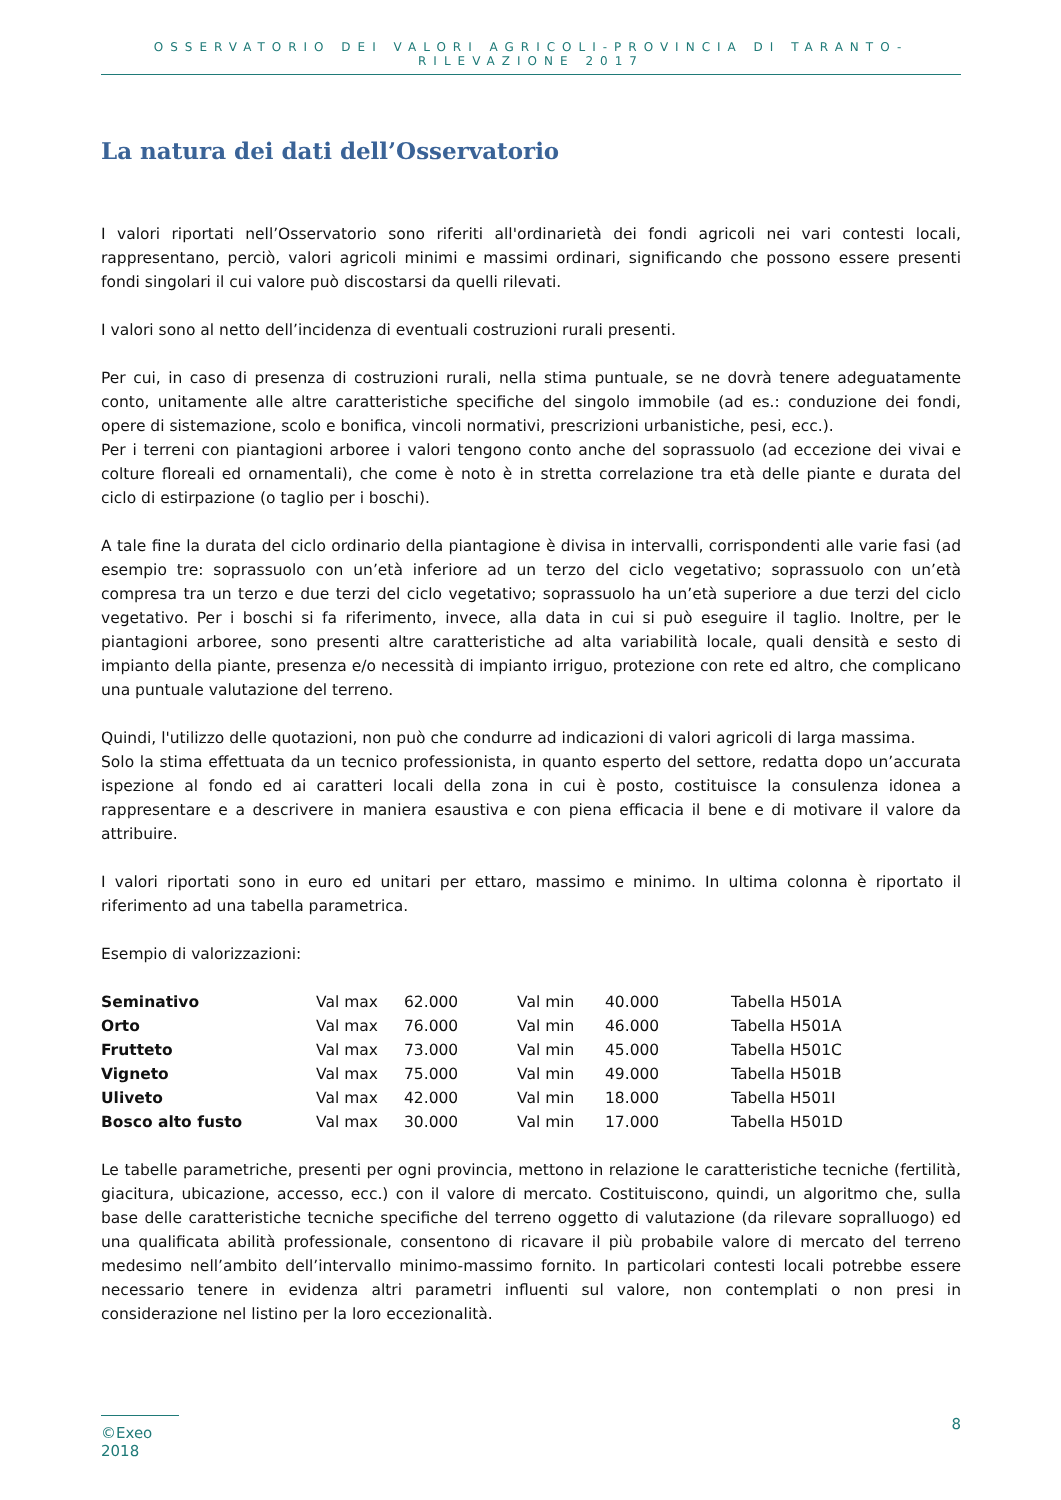OSSERVATORIO DEI VALORI AGRICOLI-PROVINCIA DI TARANTO-RILEVAZIONE 2017
La natura dei dati dell’Osservatorio
I valori riportati nell’Osservatorio sono riferiti all'ordinarietà dei fondi agricoli nei vari contesti locali, rappresentano, perciò, valori agricoli minimi e massimi ordinari, significando che possono essere presenti fondi singolari il cui valore può discostarsi da quelli rilevati.
I valori sono al netto dell’incidenza di eventuali costruzioni rurali presenti.
Per cui, in caso di presenza di costruzioni rurali, nella stima puntuale, se ne dovrà tenere adeguatamente conto, unitamente alle altre caratteristiche specifiche del singolo immobile (ad es.: conduzione dei fondi, opere di sistemazione, scolo e bonifica, vincoli normativi, prescrizioni urbanistiche, pesi, ecc.).
Per i terreni con piantagioni arboree i valori tengono conto anche del soprassuolo (ad eccezione dei vivai e colture floreali ed ornamentali), che come è noto è in stretta correlazione tra età delle piante e durata del ciclo di estirpazione (o taglio per i boschi).
A tale fine la durata del ciclo ordinario della piantagione è divisa in intervalli, corrispondenti alle varie fasi (ad esempio tre: soprassuolo con un’età inferiore ad un terzo del ciclo vegetativo; soprassuolo con un’età compresa tra un terzo e due terzi del ciclo vegetativo; soprassuolo ha un’età superiore a due terzi del ciclo vegetativo. Per i boschi si fa riferimento, invece, alla data in cui si può eseguire il taglio. Inoltre, per le piantagioni arboree, sono presenti altre caratteristiche ad alta variabilità locale, quali densità e sesto di impianto della piante, presenza e/o necessità di impianto irriguo, protezione con rete ed altro, che complicano una puntuale valutazione del terreno.
Quindi, l'utilizzo delle quotazioni, non può che condurre ad indicazioni di valori agricoli di larga massima.
Solo la stima effettuata da un tecnico professionista, in quanto esperto del settore, redatta dopo un’accurata ispezione al fondo ed ai caratteri locali della zona in cui è posto, costituisce la consulenza idonea a rappresentare e a descrivere in maniera esaustiva e con piena efficacia il bene e di motivare il valore da attribuire.
I valori riportati sono in euro ed unitari per ettaro, massimo e minimo. In ultima colonna è riportato il riferimento ad una tabella parametrica.
Esempio di valorizzazioni:
| Seminativo | Val max | 62.000 | Val min | 40.000 | Tabella H501A |
| Orto | Val max | 76.000 | Val min | 46.000 | Tabella H501A |
| Frutteto | Val max | 73.000 | Val min | 45.000 | Tabella H501C |
| Vigneto | Val max | 75.000 | Val min | 49.000 | Tabella H501B |
| Uliveto | Val max | 42.000 | Val min | 18.000 | Tabella H501I |
| Bosco alto fusto | Val max | 30.000 | Val min | 17.000 | Tabella H501D |
Le tabelle parametriche, presenti per ogni provincia, mettono in relazione le caratteristiche tecniche (fertilità, giacitura, ubicazione, accesso, ecc.) con il valore di mercato. Costituiscono, quindi, un algoritmo che, sulla base delle caratteristiche tecniche specifiche del terreno oggetto di valutazione (da rilevare sopralluogo) ed una qualificata abilità professionale, consentono di ricavare il più probabile valore di mercato del terreno medesimo nell’ambito dell’intervallo minimo-massimo fornito. In particolari contesti locali potrebbe essere necessario tenere in evidenza altri parametri influenti sul valore, non contemplati o non presi in considerazione nel listino per la loro eccezionalità.
©Exeo 2018 8